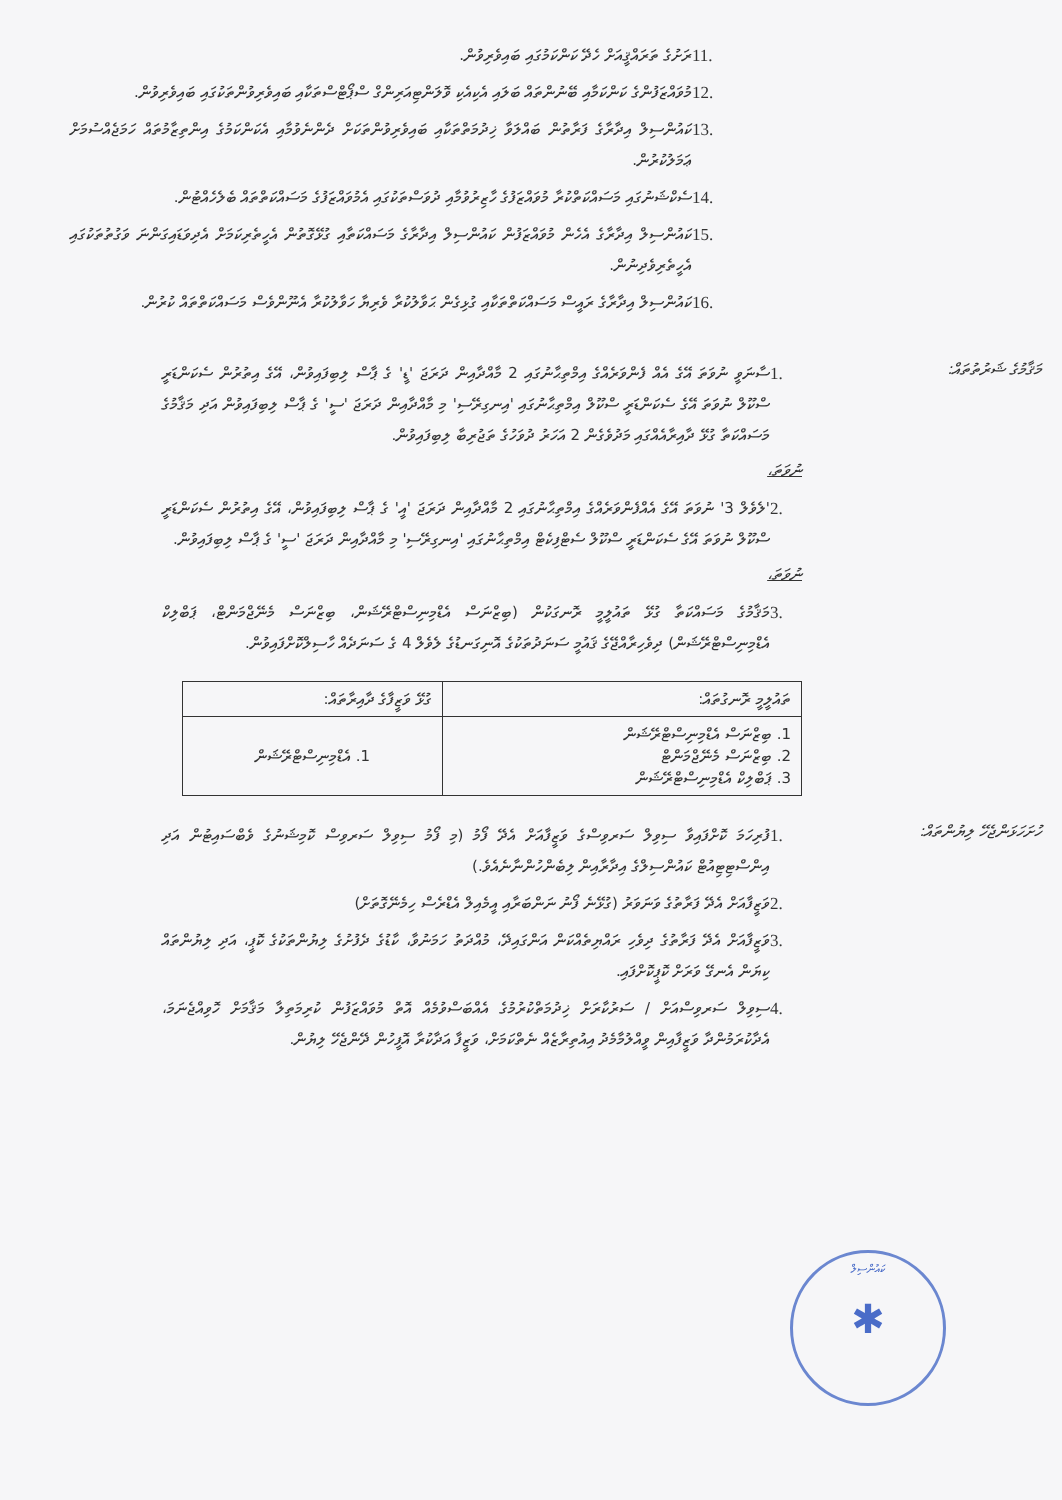11. ރަށުގެ ތަރައްޤީއަށް ހެދޭ ކަންކަމުގައި ބައިވެރިވުން.
12. މުވައްޒަފުންގެ ކަންކަމާއި ބޭނުންތައް ބަލައި އެކިއެކި ވޮލަންޓިއަރިންގް ސްޕޯޓްސްތަކާއި ބައިވެރިވުންތަކުގައި ބައިވެރިވުން.
13. ކައުންސިލް އިދާރާގެ ފަރާތުން ބައްލަވާ ޚިދުމަތްތަކާއި ބައިވެރިވުންތަކަށް ދެންނެވުމާއި އެކަންކަމުގެ އިންތިޒާމުތައް ހަމަޖެއްސުމަށް ޢަމަލުކުރުން.
14. ސެކްޝަނުގައި މަސައްކަތްކުރާ މުވައްޒަފުގެ ހާޒިރުވުމާއި ދުވަސްތަކުގައި އެމުވައްޒަފުގެ މަސައްކަތްތައް ބެލެހެއްޓުން.
15. ކައުންސިލް އިދާރާގެ އެހެން މުވައްޒަފުން ކައުންސިލް އިދާރާގެ މަސައްކަތާއި ގުޅޭގޮތުން އެހީތެރިކަމަށް އެދިވަޑައިގަންނަ ވަގުތުތަކުގައި އެހީތެރިވެދިނުން.
16. ކައުންސިލް އިދާރާގެ ރައީސް މަސައްކަތްތަކާއި ގުޅިގެން ޙަވާލުކުރާ ވެރިޔާ ހަވާލުކުރާ އެނޫންވެސް މަސައްކަތްތައް ކުރުން.
މަޤާމުގެ ޝަރުތުތައް:
1. ސާނަވީ ނުވަތަ އޭގެ އެއް ފެންވަރެއްގެ އިމްތިޙާނުގައި 2 މާއްދާއިން ދަރަޖަ 'ޑީ' ގެ ޕާސް ލިބިފައިވުން، އޭގެ އިތުރުން ސެކަންޑަރީ ސްކޫލް ނުވަތަ އޭގެ ސެކަންޑަރީ ސްކޫލް އިމްތިޙާނުގައި 'އިނގިރޭސި' މި މާއްދާއިން ދަރަޖަ 'ސީ' ގެ ޕާސް ލިބިފައިވުން އަދި މަޤާމުގެ މަސައްކަތާ ގުޅޭ ދާއިރާއެއްގައި މަދުވެގެން 2 އަހަރު ދުވަހުގެ ތަޖުރިބާ ލިބިފައިވުން.
ނުވަތަ،
2. 'ލެވެލް 3' ނުވަތަ އޭގެ އެއްފެންވަރެއްގެ އިމްތިޙާނުގައި 2 މާއްދާއިން ދަރަޖަ 'އީ' ގެ ޕާސް ލިބިފައިވުން، އޭގެ އިތުރުން ސެކަންޑަރީ ސްކޫލް ނުވަތަ އޭގެ ސެކަންޑަރީ ސްކޫލް ސެޓްފިކެޓް އިމްތިޙާނުގައި 'އިނގިރޭސި' މި މާއްދާއިން ދަރަޖަ 'ސީ' ގެ ޕާސް ލިބިފައިވުން.
ނުވަތަ،
3. މަޤާމުގެ މަސައްކަތާ ގުޅޭ ތައުލީމީ ރޮނގަކުން (ބިޒްނަސް އެޑްމިނިސްޓްރޭޝަން، ބިޒްނަސް މެނޭޖްމަންޓް، ޕަބްލިކް އެޑްމިނިސްޓްރޭޝަން) ދިވެހިރާއްޖޭގެ ޤައުމީ ސަނަދުތަކުގެ އޮނިގަނޑުގެ ލެވެލް 4 ގެ ސަނަދެއް ހާސިލްކޮށްފައިވުން.
| ތައުލީމީ ރޮނގުތައް: | ގުޅޭ ވަޒީފާގެ ދާއިރާތައް: |
| --- | --- |
| 1. ބިޒްނަސް އެޑްމިނިސްޓްރޭޝަން 2. ބިޒްނަސް މެނޭޖްމަންޓް 3. ޕަބްލިކް އެޑްމިނިސްޓްރޭޝަން | 1. އެޑްމިނިސްޓްރޭޝަން |
ހުށަހަޅަންޖެހޭ ލިޔުންތައް:
1. ފުރިހަމަ ކޮށްފައިވާ ސިވިލް ސަރވިސްގެ ވަޒީފާއަށް އެދޭ ފޯމު (މި ފޯމު ސިވިލް ސަރވިސް ކޮމިޝަނުގެ ވެބްސައިޓުން އަދި އިންސްޓިޓިއުޓް ކައުންސިލްގެ އިދާރާއިން ލިބެންހުންނާނެއެވެ.)
2. ވަޒީފާއަށް އެދޭ ފަރާތުގެ ވަނަވަރު (ގުޅޭނެ ފޯނު ނަންބަރާއި އީމެއިލް އެޑްރެސް ހިމެނޭގޮތަށް)
3. ވަޒީފާއަށް އެދޭ ފަރާތުގެ ދިވެހި ރައްޔިތެއްކަން އަންގައިދޭ، މުއްދަތު ހަމަނުވާ، ކާޑުގެ ދެފުށުގެ ލިޔުންތަކުގެ ކޮޕީ، އަދި ލިޔުންތައް ކިޔަން އެނގޭ ވަރަށް ކޮޕީކޮށްފައި.
4. ސިވިލް ސަރވިސްއަށް / ސަރުކާރަށް ޚިދުމަތްކުރުމުގެ އެއްބަސްވުމެއް އޮތް މުވައްޒަފުން ކުރިމަތިލާ މަޤާމަށް ހޮވިއްޖެނަމަ، އެދާކުރަމުންދާ ވަޒީފާއިން ވީއްލުމާމެދު އިއުތިރާޒެއް ނެތްކަމަށް، ވަޒީފާ އަދާކުރާ އޮފީހުން ދޭންޖެހޭ ލިޔުން.
ކައުންސިލް
✱